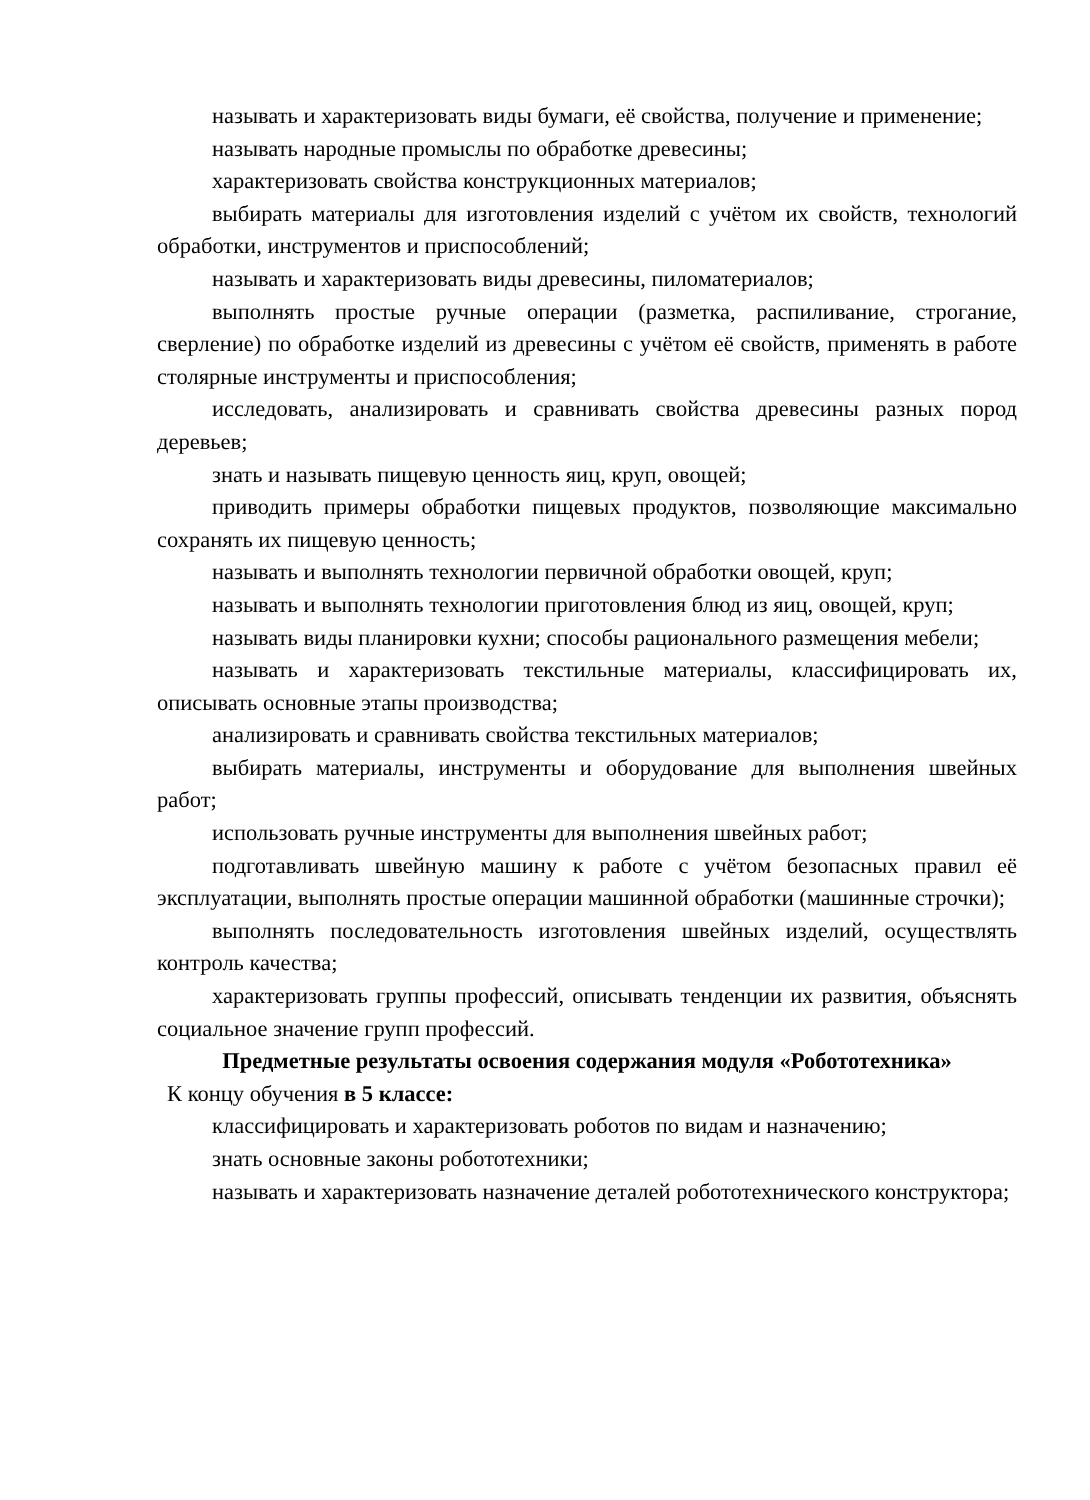называть и характеризовать виды бумаги, её свойства, получение и применение;
называть народные промыслы по обработке древесины;
характеризовать свойства конструкционных материалов;
выбирать материалы для изготовления изделий с учётом их свойств, технологий обработки, инструментов и приспособлений;
называть и характеризовать виды древесины, пиломатериалов;
выполнять простые ручные операции (разметка, распиливание, строгание, сверление) по обработке изделий из древесины с учётом её свойств, применять в работе столярные инструменты и приспособления;
исследовать, анализировать и сравнивать свойства древесины разных пород деревьев;
знать и называть пищевую ценность яиц, круп, овощей;
приводить примеры обработки пищевых продуктов, позволяющие максимально сохранять их пищевую ценность;
называть и выполнять технологии первичной обработки овощей, круп;
называть и выполнять технологии приготовления блюд из яиц, овощей, круп;
называть виды планировки кухни; способы рационального размещения мебели;
называть и характеризовать текстильные материалы, классифицировать их, описывать основные этапы производства;
анализировать и сравнивать свойства текстильных материалов;
выбирать материалы, инструменты и оборудование для выполнения швейных работ;
использовать ручные инструменты для выполнения швейных работ;
подготавливать швейную машину к работе с учётом безопасных правил её эксплуатации, выполнять простые операции машинной обработки (машинные строчки);
выполнять последовательность изготовления швейных изделий, осуществлять контроль качества;
характеризовать группы профессий, описывать тенденции их развития, объяснять социальное значение групп профессий.
Предметные результаты освоения содержания модуля «Робототехника»
К концу обучения в 5 классе:
классифицировать и характеризовать роботов по видам и назначению;
знать основные законы робототехники;
называть и характеризовать назначение деталей робототехнического конструктора;